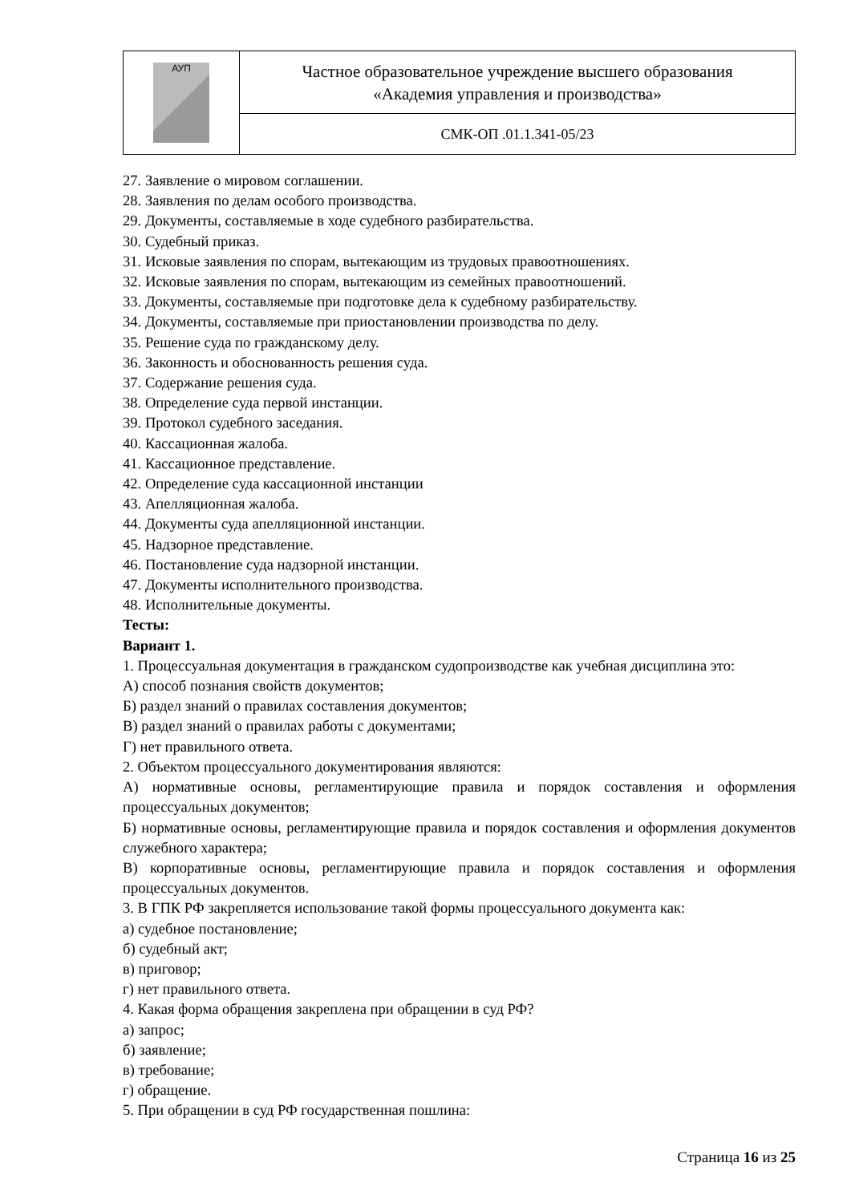| АУП | Частное образовательное учреждение высшего образования «Академия управления и производства» |
| | СМК-ОП .01.1.341-05/23 |
27. Заявление о мировом соглашении.
28. Заявления по делам особого производства.
29. Документы, составляемые в ходе судебного разбирательства.
30. Судебный приказ.
31. Исковые заявления по спорам, вытекающим из трудовых правоотношениях.
32. Исковые заявления по спорам, вытекающим из семейных правоотношений.
33. Документы, составляемые при подготовке дела к судебному разбирательству.
34. Документы, составляемые при приостановлении производства по делу.
35. Решение суда по гражданскому делу.
36. Законность и обоснованность решения суда.
37. Содержание решения суда.
38. Определение суда первой инстанции.
39. Протокол судебного заседания.
40. Кассационная жалоба.
41. Кассационное представление.
42. Определение суда кассационной инстанции
43. Апелляционная жалоба.
44. Документы суда апелляционной инстанции.
45. Надзорное представление.
46. Постановление суда надзорной инстанции.
47. Документы исполнительного производства.
48. Исполнительные документы.
Тесты:
Вариант 1.
1. Процессуальная документация в гражданском судопроизводстве как учебная дисциплина это:
А) способ познания свойств документов;
Б) раздел знаний о правилах составления документов;
В) раздел знаний о правилах работы с документами;
Г) нет правильного ответа.
2. Объектом процессуального документирования являются:
А) нормативные основы, регламентирующие правила и порядок составления и оформления процессуальных документов;
Б) нормативные основы, регламентирующие правила и порядок составления и оформления документов служебного характера;
В) корпоративные основы, регламентирующие правила и порядок составления и оформления процессуальных документов.
3. В ГПК РФ закрепляется использование такой формы процессуального документа как:
а) судебное постановление;
б) судебный акт;
в) приговор;
г) нет правильного ответа.
4. Какая форма обращения закреплена при обращении в суд РФ?
а) запрос;
б) заявление;
в) требование;
г) обращение.
5. При обращении в суд РФ государственная пошлина:
Страница 16 из 25